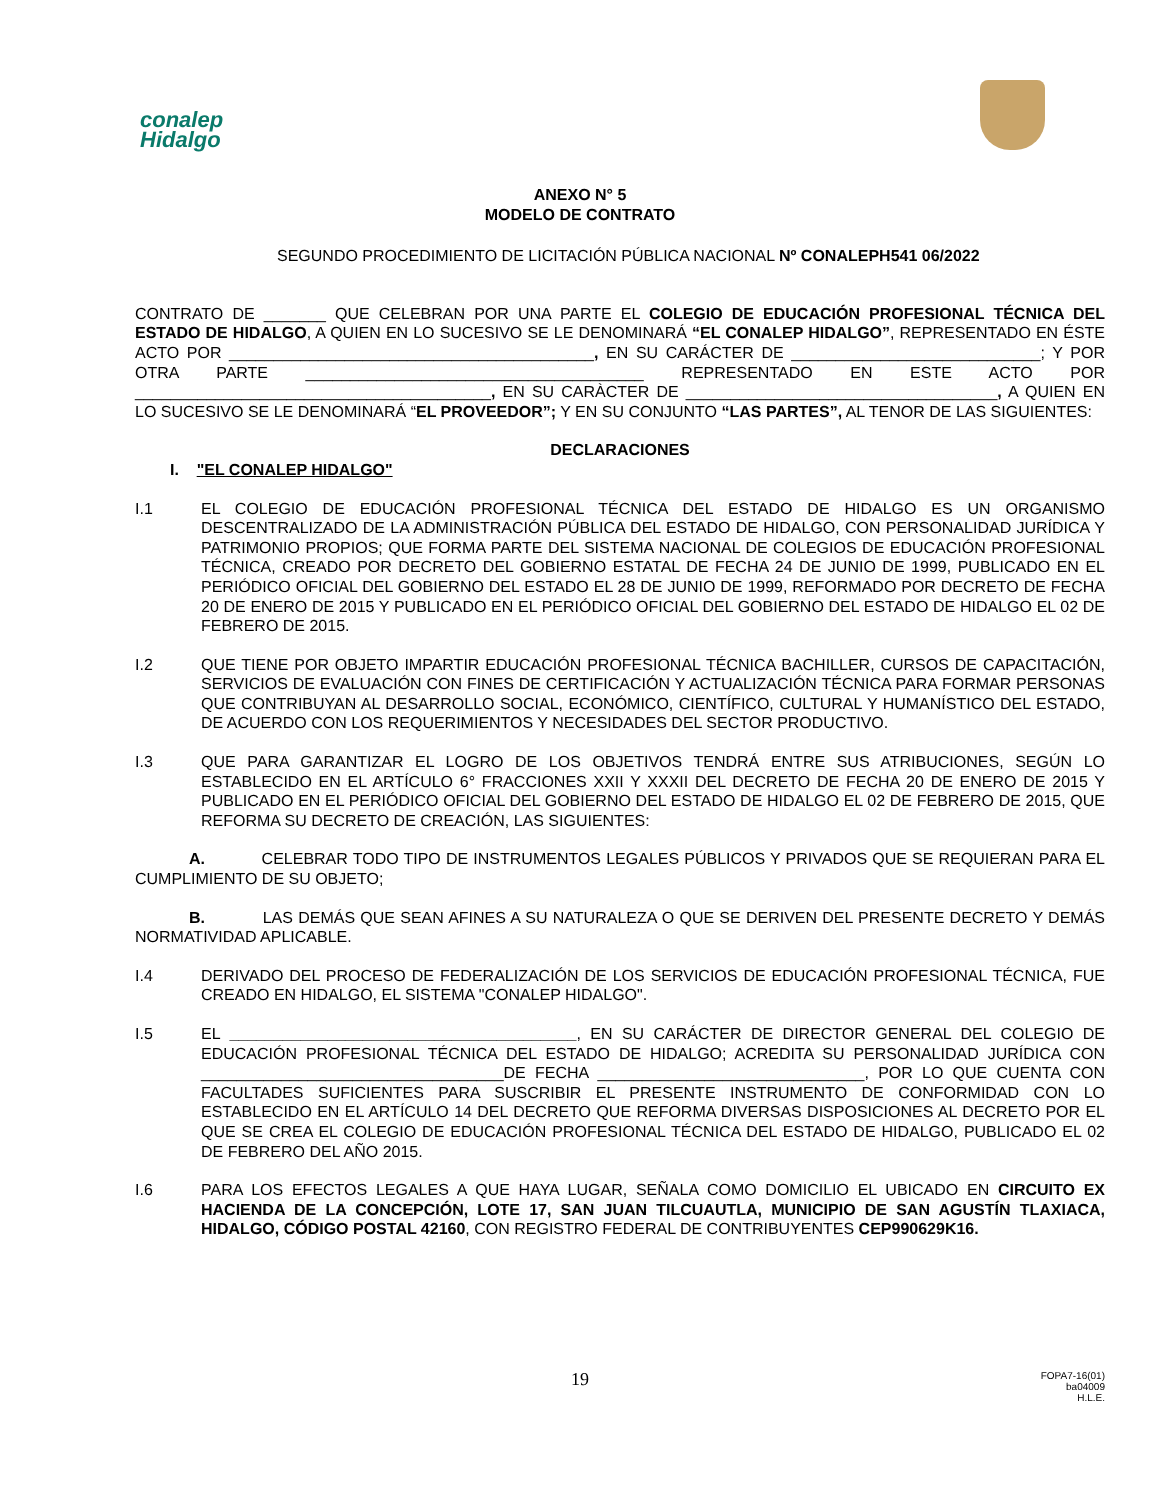conalep
Hidalgo
ANEXO N° 5
MODELO DE CONTRATO
SEGUNDO PROCEDIMIENTO DE LICITACIÓN PÚBLICA NACIONAL Nº CONALEPH541 06/2022
CONTRATO DE _______ QUE CELEBRAN POR UNA PARTE EL COLEGIO DE EDUCACIÓN PROFESIONAL TÉCNICA DEL ESTADO DE HIDALGO, A QUIEN EN LO SUCESIVO SE LE DENOMINARÁ “EL CONALEP HIDALGO”, REPRESENTADO EN ÉSTE ACTO POR _________________________________________, EN SU CARÁCTER DE ____________________________; Y POR OTRA PARTE ______________________________________ REPRESENTADO EN ESTE ACTO POR ________________________________________, EN SU CARÀCTER DE ___________________________________, A QUIEN EN LO SUCESIVO SE LE DENOMINARÁ “EL PROVEEDOR”; Y EN SU CONJUNTO “LAS PARTES”, AL TENOR DE LAS SIGUIENTES:
DECLARACIONES
I. "EL CONALEP HIDALGO"
I.1 EL COLEGIO DE EDUCACIÓN PROFESIONAL TÉCNICA DEL ESTADO DE HIDALGO ES UN ORGANISMO DESCENTRALIZADO DE LA ADMINISTRACIÓN PÚBLICA DEL ESTADO DE HIDALGO, CON PERSONALIDAD JURÍDICA Y PATRIMONIO PROPIOS; QUE FORMA PARTE DEL SISTEMA NACIONAL DE COLEGIOS DE EDUCACIÓN PROFESIONAL TÉCNICA, CREADO POR DECRETO DEL GOBIERNO ESTATAL DE FECHA 24 DE JUNIO DE 1999, PUBLICADO EN EL PERIÓDICO OFICIAL DEL GOBIERNO DEL ESTADO EL 28 DE JUNIO DE 1999, REFORMADO POR DECRETO DE FECHA 20 DE ENERO DE 2015 Y PUBLICADO EN EL PERIÓDICO OFICIAL DEL GOBIERNO DEL ESTADO DE HIDALGO EL 02 DE FEBRERO DE 2015.
I.2 QUE TIENE POR OBJETO IMPARTIR EDUCACIÓN PROFESIONAL TÉCNICA BACHILLER, CURSOS DE CAPACITACIÓN, SERVICIOS DE EVALUACIÓN CON FINES DE CERTIFICACIÓN Y ACTUALIZACIÓN TÉCNICA PARA FORMAR PERSONAS QUE CONTRIBUYAN AL DESARROLLO SOCIAL, ECONÓMICO, CIENTÍFICO, CULTURAL Y HUMANÍSTICO DEL ESTADO, DE ACUERDO CON LOS REQUERIMIENTOS Y NECESIDADES DEL SECTOR PRODUCTIVO.
I.3 QUE PARA GARANTIZAR EL LOGRO DE LOS OBJETIVOS TENDRÁ ENTRE SUS ATRIBUCIONES, SEGÚN LO ESTABLECIDO EN EL ARTÍCULO 6° FRACCIONES XXII Y XXXII DEL DECRETO DE FECHA 20 DE ENERO DE 2015 Y PUBLICADO EN EL PERIÓDICO OFICIAL DEL GOBIERNO DEL ESTADO DE HIDALGO EL 02 DE FEBRERO DE 2015, QUE REFORMA SU DECRETO DE CREACIÓN, LAS SIGUIENTES:
A. CELEBRAR TODO TIPO DE INSTRUMENTOS LEGALES PÚBLICOS Y PRIVADOS QUE SE REQUIERAN PARA EL CUMPLIMIENTO DE SU OBJETO;
B. LAS DEMÁS QUE SEAN AFINES A SU NATURALEZA O QUE SE DERIVEN DEL PRESENTE DECRETO Y DEMÁS NORMATIVIDAD APLICABLE.
I.4 DERIVADO DEL PROCESO DE FEDERALIZACIÓN DE LOS SERVICIOS DE EDUCACIÓN PROFESIONAL TÉCNICA, FUE CREADO EN HIDALGO, EL SISTEMA "CONALEP HIDALGO".
I.5 EL _______________________________________, EN SU CARÁCTER DE DIRECTOR GENERAL DEL COLEGIO DE EDUCACIÓN PROFESIONAL TÉCNICA DEL ESTADO DE HIDALGO; ACREDITA SU PERSONALIDAD JURÍDICA CON __________________________________DE FECHA ______________________________, POR LO QUE CUENTA CON FACULTADES SUFICIENTES PARA SUSCRIBIR EL PRESENTE INSTRUMENTO DE CONFORMIDAD CON LO ESTABLECIDO EN EL ARTÍCULO 14 DEL DECRETO QUE REFORMA DIVERSAS DISPOSICIONES AL DECRETO POR EL QUE SE CREA EL COLEGIO DE EDUCACIÓN PROFESIONAL TÉCNICA DEL ESTADO DE HIDALGO, PUBLICADO EL 02 DE FEBRERO DEL AÑO 2015.
I.6 PARA LOS EFECTOS LEGALES A QUE HAYA LUGAR, SEÑALA COMO DOMICILIO EL UBICADO EN CIRCUITO EX HACIENDA DE LA CONCEPCIÓN, LOTE 17, SAN JUAN TILCUAUTLA, MUNICIPIO DE SAN AGUSTÍN TLAXIACA, HIDALGO, CÓDIGO POSTAL 42160, CON REGISTRO FEDERAL DE CONTRIBUYENTES CEP990629K16.
19
FOPA7-16(01)
ba04009
H.L.E.